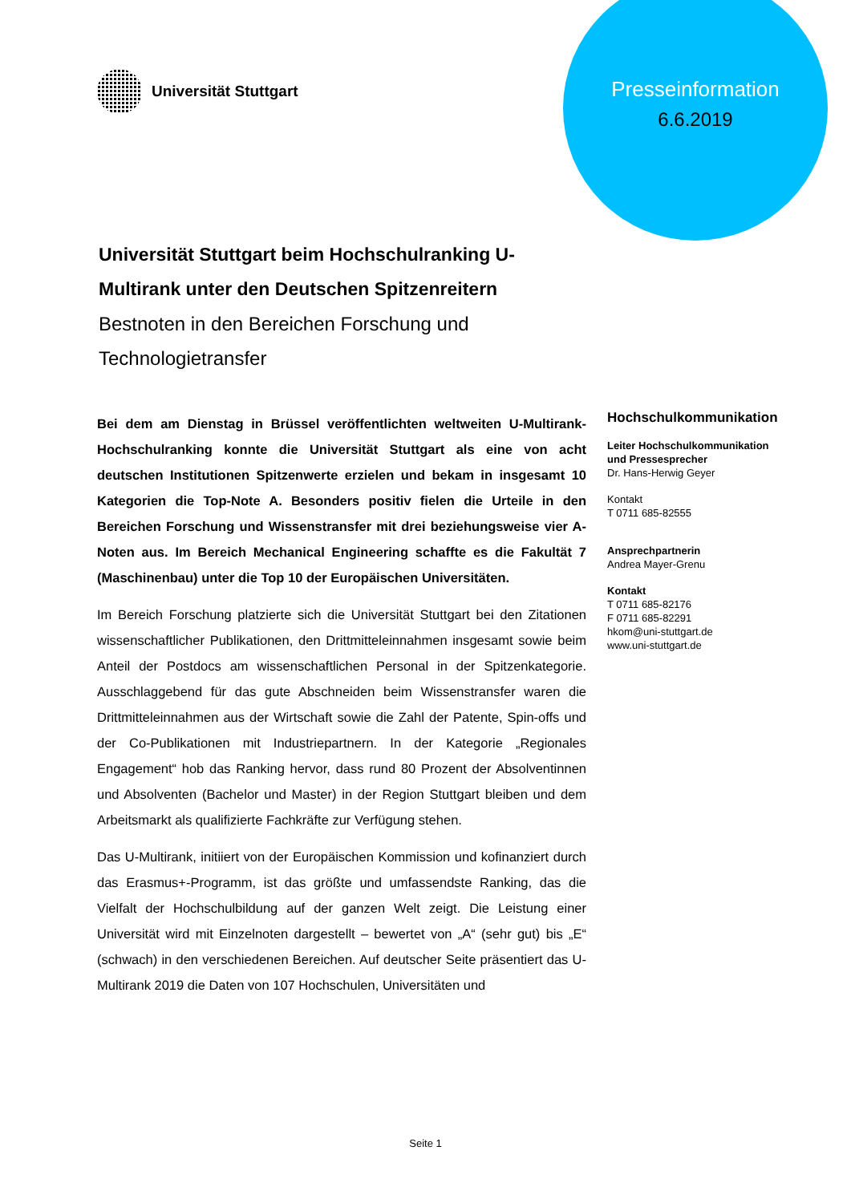Universität Stuttgart
Presseinformation
6.6.2019
Universität Stuttgart beim Hochschulranking U-Multirank unter den Deutschen Spitzenreitern
Bestnoten in den Bereichen Forschung und Technologietransfer
Bei dem am Dienstag in Brüssel veröffentlichten weltweiten U-Multirank-Hochschulranking konnte die Universität Stuttgart als eine von acht deutschen Institutionen Spitzenwerte erzielen und bekam in insgesamt 10 Kategorien die Top-Note A. Besonders positiv fielen die Urteile in den Bereichen Forschung und Wissenstransfer mit drei beziehungsweise vier A-Noten aus. Im Bereich Mechanical Engineering schaffte es die Fakultät 7 (Maschinenbau) unter die Top 10 der Europäischen Universitäten.
Im Bereich Forschung platzierte sich die Universität Stuttgart bei den Zitationen wissenschaftlicher Publikationen, den Drittmitteleinnahmen insgesamt sowie beim Anteil der Postdocs am wissenschaftlichen Personal in der Spitzenkategorie. Ausschlaggebend für das gute Abschneiden beim Wissenstransfer waren die Drittmitteleinnahmen aus der Wirtschaft sowie die Zahl der Patente, Spin-offs und der Co-Publikationen mit Industriepartnern. In der Kategorie „Regionales Engagement“ hob das Ranking hervor, dass rund 80 Prozent der Absolventinnen und Absolventen (Bachelor und Master) in der Region Stuttgart bleiben und dem Arbeitsmarkt als qualifizierte Fachkräfte zur Verfügung stehen.
Das U-Multirank, initiiert von der Europäischen Kommission und kofinanziert durch das Erasmus+-Programm, ist das größte und umfassendste Ranking, das die Vielfalt der Hochschulbildung auf der ganzen Welt zeigt. Die Leistung einer Universität wird mit Einzelnoten dargestellt – bewertet von „A“ (sehr gut) bis „E“ (schwach) in den verschiedenen Bereichen. Auf deutscher Seite präsentiert das U-Multirank 2019 die Daten von 107 Hochschulen, Universitäten und
Hochschulkommunikation
Leiter Hochschulkommunikation
und Pressesprecher
Dr. Hans-Herwig Geyer
Kontakt
T 0711 685-82555
Ansprechpartnerin
Andrea Mayer-Grenu
Kontakt
T 0711 685-82176
F 0711 685-82291
hkom@uni-stuttgart.de
www.uni-stuttgart.de
Seite 1